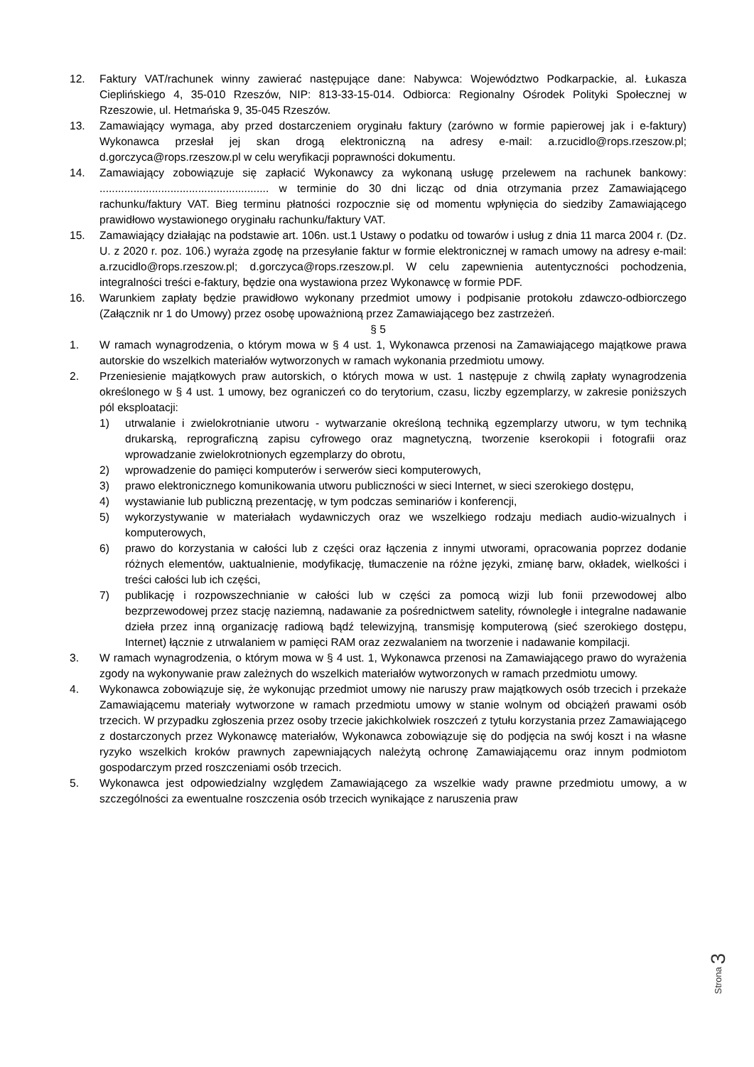12. Faktury VAT/rachunek winny zawierać następujące dane: Nabywca: Województwo Podkarpackie, al. Łukasza Cieplińskiego 4, 35-010 Rzeszów, NIP: 813-33-15-014. Odbiorca: Regionalny Ośrodek Polityki Społecznej w Rzeszowie, ul. Hetmańska 9, 35-045 Rzeszów.
13. Zamawiający wymaga, aby przed dostarczeniem oryginału faktury (zarówno w formie papierowej jak i e-faktury) Wykonawca przesłał jej skan drogą elektroniczną na adresy e-mail: a.rzucidlo@rops.rzeszow.pl; d.gorczyca@rops.rzeszow.pl w celu weryfikacji poprawności dokumentu.
14. Zamawiający zobowiązuje się zapłacić Wykonawcy za wykonaną usługę przelewem na rachunek bankowy: ....................................................... w terminie do 30 dni licząc od dnia otrzymania przez Zamawiającego rachunku/faktury VAT. Bieg terminu płatności rozpocznie się od momentu wpłynięcia do siedziby Zamawiającego prawidłowo wystawionego oryginału rachunku/faktury VAT.
15. Zamawiający działając na podstawie art. 106n. ust.1 Ustawy o podatku od towarów i usług z dnia 11 marca 2004 r. (Dz. U. z 2020 r. poz. 106.) wyraża zgodę na przesyłanie faktur w formie elektronicznej w ramach umowy na adresy e-mail: a.rzucidlo@rops.rzeszow.pl; d.gorczyca@rops.rzeszow.pl. W celu zapewnienia autentyczności pochodzenia, integralności treści e-faktury, będzie ona wystawiona przez Wykonawcę w formie PDF.
16. Warunkiem zapłaty będzie prawidłowo wykonany przedmiot umowy i podpisanie protokołu zdawczo-odbiorczego (Załącznik nr 1 do Umowy) przez osobę upoważnioną przez Zamawiającego bez zastrzeżeń.
§ 5
1. W ramach wynagrodzenia, o którym mowa w § 4 ust. 1, Wykonawca przenosi na Zamawiającego majątkowe prawa autorskie do wszelkich materiałów wytworzonych w ramach wykonania przedmiotu umowy.
2. Przeniesienie majątkowych praw autorskich, o których mowa w ust. 1 następuje z chwilą zapłaty wynagrodzenia określonego w § 4 ust. 1 umowy, bez ograniczeń co do terytorium, czasu, liczby egzemplarzy, w zakresie poniższych pól eksploatacji:
1) utrwalanie i zwielokrotnianie utworu - wytwarzanie określoną techniką egzemplarzy utworu, w tym techniką drukarską, reprograficzną zapisu cyfrowego oraz magnetyczną, tworzenie kserokopii i fotografii oraz wprowadzanie zwielokrotnionych egzemplarzy do obrotu,
2) wprowadzenie do pamięci komputerów i serwerów sieci komputerowych,
3) prawo elektronicznego komunikowania utworu publiczności w sieci Internet, w sieci szerokiego dostępu,
4) wystawianie lub publiczną prezentację, w tym podczas seminariów i konferencji,
5) wykorzystywanie w materiałach wydawniczych oraz we wszelkiego rodzaju mediach audio-wizualnych i komputerowych,
6) prawo do korzystania w całości lub z części oraz łączenia z innymi utworami, opracowania poprzez dodanie różnych elementów, uaktualnienie, modyfikację, tłumaczenie na różne języki, zmianę barw, okładek, wielkości i treści całości lub ich części,
7) publikację i rozpowszechnianie w całości lub w części za pomocą wizji lub fonii przewodowej albo bezprzewodowej przez stację naziemną, nadawanie za pośrednictwem satelity, równoległe i integralne nadawanie dzieła przez inną organizację radiową bądź telewizyjną, transmisję komputerową (sieć szerokiego dostępu, Internet) łącznie z utrwalaniem w pamięci RAM oraz zezwalaniem na tworzenie i nadawanie kompilacji.
3. W ramach wynagrodzenia, o którym mowa w § 4 ust. 1, Wykonawca przenosi na Zamawiającego prawo do wyrażenia zgody na wykonywanie praw zależnych do wszelkich materiałów wytworzonych w ramach przedmiotu umowy.
4. Wykonawca zobowiązuje się, że wykonując przedmiot umowy nie naruszy praw majątkowych osób trzecich i przekaże Zamawiającemu materiały wytworzone w ramach przedmiotu umowy w stanie wolnym od obciążeń prawami osób trzecich. W przypadku zgłoszenia przez osoby trzecie jakichkolwiek roszczeń z tytułu korzystania przez Zamawiającego z dostarczonych przez Wykonawcę materiałów, Wykonawca zobowiązuje się do podjęcia na swój koszt i na własne ryzyko wszelkich kroków prawnych zapewniających należytą ochronę Zamawiającemu oraz innym podmiotom gospodarczym przed roszczeniami osób trzecich.
5. Wykonawca jest odpowiedzialny względem Zamawiającego za wszelkie wady prawne przedmiotu umowy, a w szczególności za ewentualne roszczenia osób trzecich wynikające z naruszenia praw
Strona 3